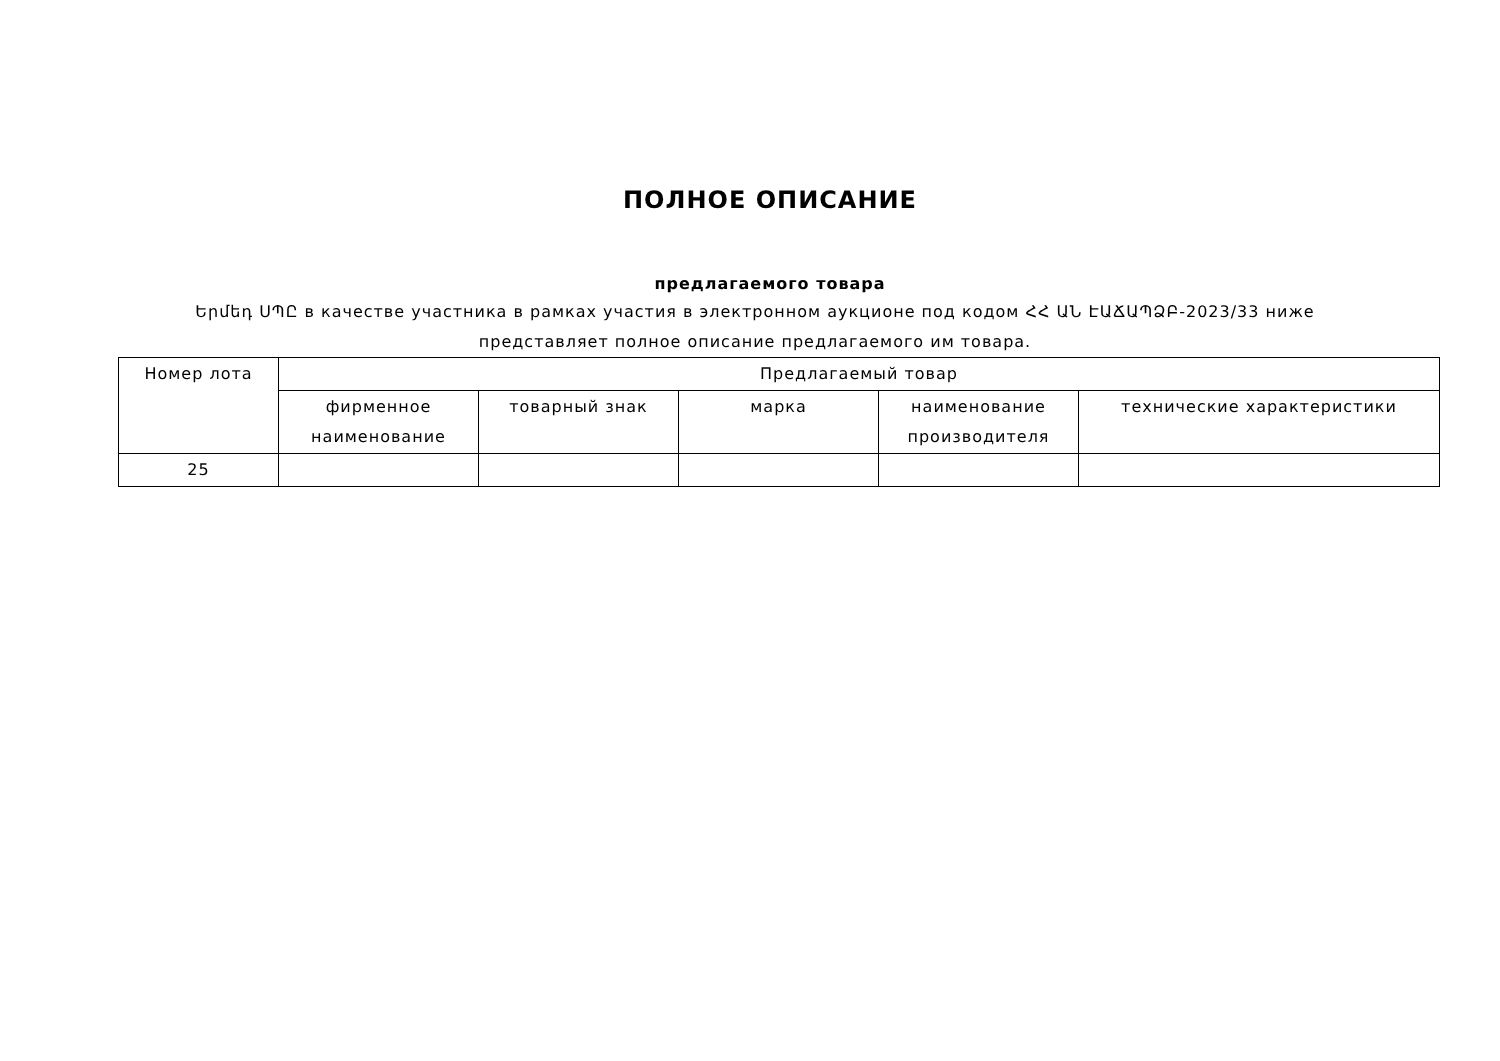ПОЛНОЕ ОПИСАНИЕ
предлагаемого товара
Երմեդ ՍՊԸ в качестве участника в рамках участия в электронном аукционе под кодом ՀՀ ԱՆ ԷԱՃԱՊՁԲ-2023/33 ниже представляет полное описание предлагаемого им товара.
| Номер лота | Предлагаемый товар | | | | |
| --- | --- | --- | --- | --- | --- |
| | фирменное наименование | товарный знак | марка | наименование производителя | технические характеристики |
| 25 | | | | | |